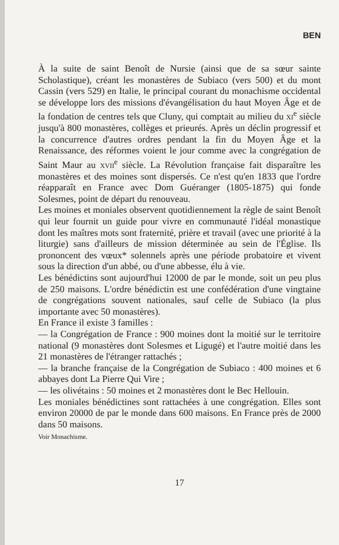BEN
À la suite de saint Benoît de Nursie (ainsi que de sa sœur sainte Scholastique), créant les monastères de Subiaco (vers 500) et du mont Cassin (vers 529) en Italie, le principal courant du monachisme occidental se développe lors des missions d'évangélisation du haut Moyen Âge et de la fondation de centres tels que Cluny, qui comptait au milieu du xi<sup>e</sup> siècle jusqu'à 800 monastères, collèges et prieurés. Après un déclin progressif et la concurrence d'autres ordres pendant la fin du Moyen Âge et la Renaissance, des réformes voient le jour comme avec la congrégation de Saint Maur au xvii<sup>e</sup> siècle. La Révolution française fait disparaître les monastères et des moines sont dispersés. Ce n'est qu'en 1833 que l'ordre réapparaît en France avec Dom Guéranger (1805-1875) qui fonde Solesmes, point de départ du renouveau.
Les moines et moniales observent quotidiennement la règle de saint Benoît qui leur fournit un guide pour vivre en communauté l'idéal monastique dont les maîtres mots sont fraternité, prière et travail (avec une priorité à la liturgie) sans d'ailleurs de mission déterminée au sein de l'Église. Ils prononcent des vœux* solennels après une période probatoire et vivent sous la direction d'un abbé, ou d'une abbesse, élu à vie.
Les bénédictins sont aujourd'hui 12000 de par le monde, soit un peu plus de 250 maisons. L'ordre bénédictin est une confédération d'une vingtaine de congrégations souvent nationales, sauf celle de Subiaco (la plus importante avec 50 monastères).
En France il existe 3 familles :
— la Congrégation de France : 900 moines dont la moitié sur le territoire national (9 monastères dont Solesmes et Ligugé) et l'autre moitié dans les 21 monastères de l'étranger rattachés ;
— la branche française de la Congrégation de Subiaco : 400 moines et 6 abbayes dont La Pierre Qui Vire ;
— les olivétains : 50 moines et 2 monastères dont le Bec Hellouin.
Les moniales bénédictines sont rattachées à une congrégation. Elles sont environ 20000 de par le monde dans 600 maisons. En France près de 2000 dans 50 maisons.
Voir Monachisme.
17